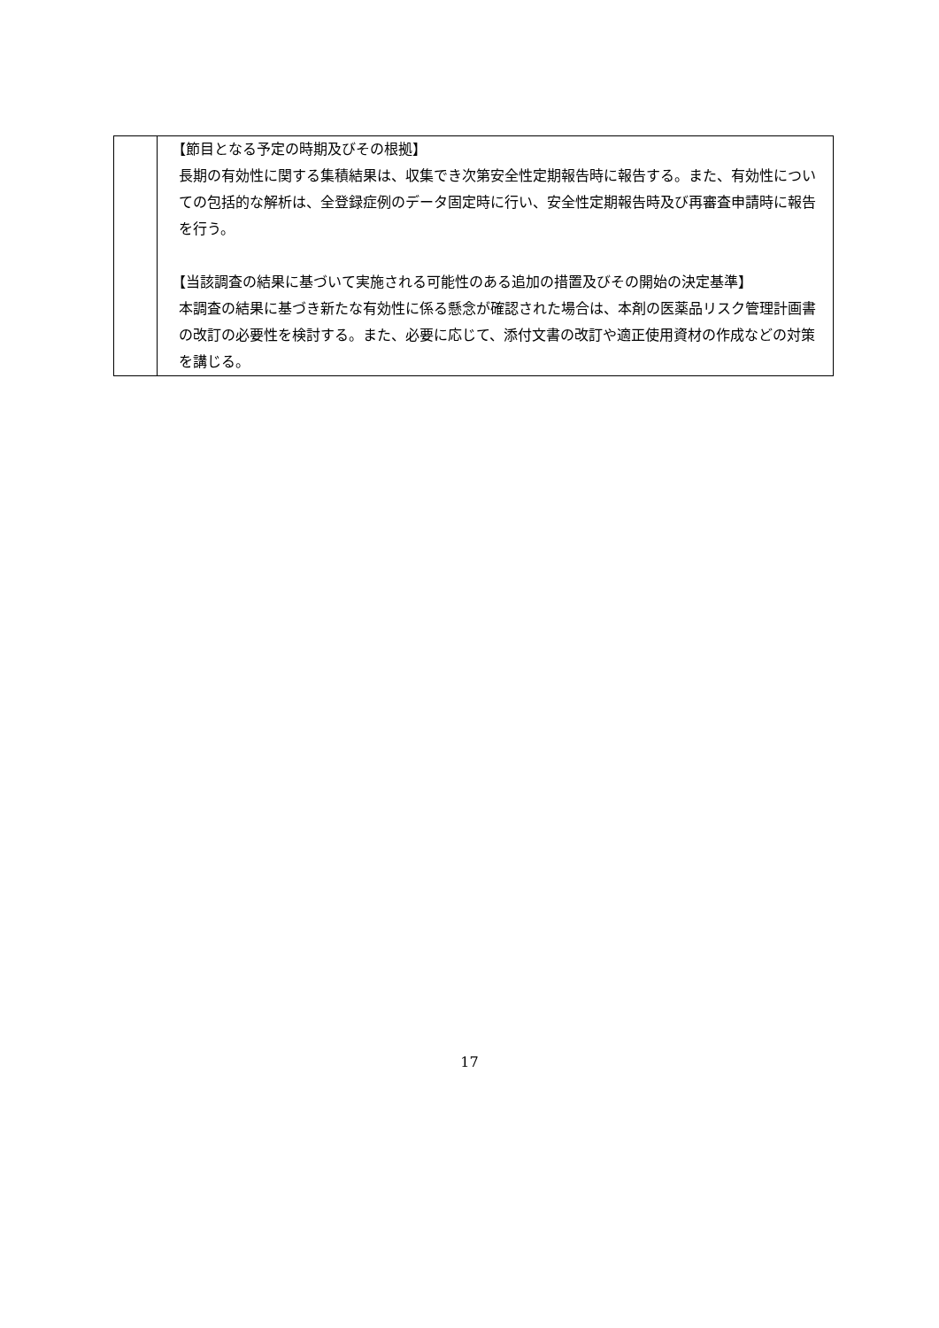| | 【節目となる予定の時期及びその根拠】 長期の有効性に関する集積結果は、収集でき次第安全性定期報告時に報告する。また、有効性についての包括的な解析は、全登録症例のデータ固定時に行い、安全性定期報告時及び再審査申請時に報告を行う。 【当該調査の結果に基づいて実施される可能性のある追加の措置及びその開始の決定基準】 本調査の結果に基づき新たな有効性に係る懸念が確認された場合は、本剤の医薬品リスク管理計画書の改訂の必要性を検討する。また、必要に応じて、添付文書の改訂や適正使用資材の作成などの対策を講じる。 |
17